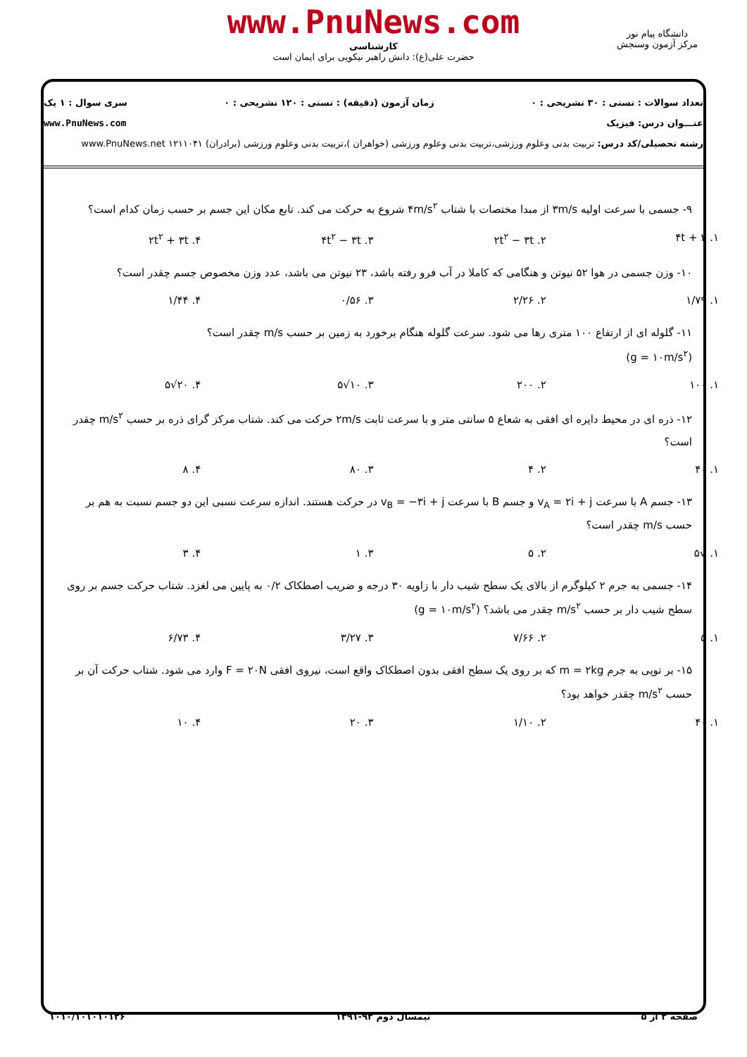www.PnuNews.com
کارشناسی
حضرت علی(ع): دانش راهبر نیکویی برای ایمان است
دانشگاه پیام نور
مرکز آزمون وسنجش
تعداد سوالات : تستی : ۳۰ تشریحی : ۰ زمان آزمون (دقیقه) : تستی : ۱۲۰ تشریحی : ۰ سری سوال : ۱ یک
عنـــوان درس: فیزیک www.PnuNews.com
رشته تحصیلی/کد درس: تربیت بدنی وعلوم ورزشی،تربیت بدنی وعلوم ورزشی (خواهران )،تربیت بدنی وعلوم ورزشی (برادران) ۱۲۱۱۰۴۱ www.PnuNews.net
۹- جسمی با سرعت اولیه ۳m/s از مبدا مختصات با شتاب ۴m/s<sup>۲</sup> شروع به حرکت می کند. تابع مکان این جسم بر حسب زمان کدام است؟
۱. ۴t + ۳ ۲. ۲t<sup>۲</sup> − ۳t ۳. ۴t<sup>۲</sup> − ۳t ۴. ۲t<sup>۲</sup> + ۳t
۱۰- وزن جسمی در هوا ۵۲ نیوتن و هنگامی که کاملا در آب فرو رفته باشد، ۲۳ نیوتن می باشد، عدد وزن مخصوص جسم چقدر است؟
۱. ۱/۷۹ ۲. ۲/۲۶ ۳. ۰/۵۶ ۴. ۱/۴۴
۱۱- گلوله ای از ارتفاع ۱۰۰ متری رها می شود. سرعت گلوله هنگام برخورد به زمین بر حسب m/s چقدر است؟
(g = ۱۰m/s<sup>۲</sup>)
۱. ۱۰۰ ۲. ۲۰۰ ۳. ۱۰√۵ ۴. ۲۰√۵
۱۲- ذره ای در محیط دایره ای افقی به شعاع ۵ سانتی متر و با سرعت ثابت ۲m/s حرکت می کند. شتاب مرکز گرای ذره بر حسب m/s<sup>۲</sup> چقدر است؟
۱. ۴۰ ۲. ۴ ۳. ۸۰ ۴. ۸
۱۳- جسم A با سرعت v<sub>A</sub> = ۲i + j و جسم B با سرعت v<sub>B</sub> = −۳i + j در حرکت هستند. اندازه سرعت نسبی این دو جسم نسبت به هم بر حسب m/s چقدر است؟
۱. √۵ ۲. ۵ ۳. ۱ ۴. ۳
۱۴- جسمی به جرم ۲ کیلوگرم از بالای یک سطح شیب دار با زاویه ۳۰ درجه و ضریب اصطکاک ۰/۲ به پایین می لغزد. شتاب حرکت جسم بر روی سطح شیب دار بر حسب m/s<sup>۲</sup> چقدر می باشد؟ (g = ۱۰m/s<sup>۲</sup>)
۱. ۵ ۲. ۷/۶۶ ۳. ۳/۲۷ ۴. ۶/۷۳
۱۵- بر توپی به جرم m = ۲kg که بر روی یک سطح افقی بدون اصطکاک واقع است، نیروی افقی F = ۲۰N وارد می شود. شتاب حرکت آن بر حسب m/s<sup>۲</sup> چقدر خواهد بود؟
۱. ۴۰ ۲. ۱/۱۰ ۳. ۲۰ ۴. ۱۰
صفحه ۲ از ۵ نیمسال دوم ۹۲-۱۳۹۱ ۱۰۱۰/۱۰۱۰۱۰۱۲۶